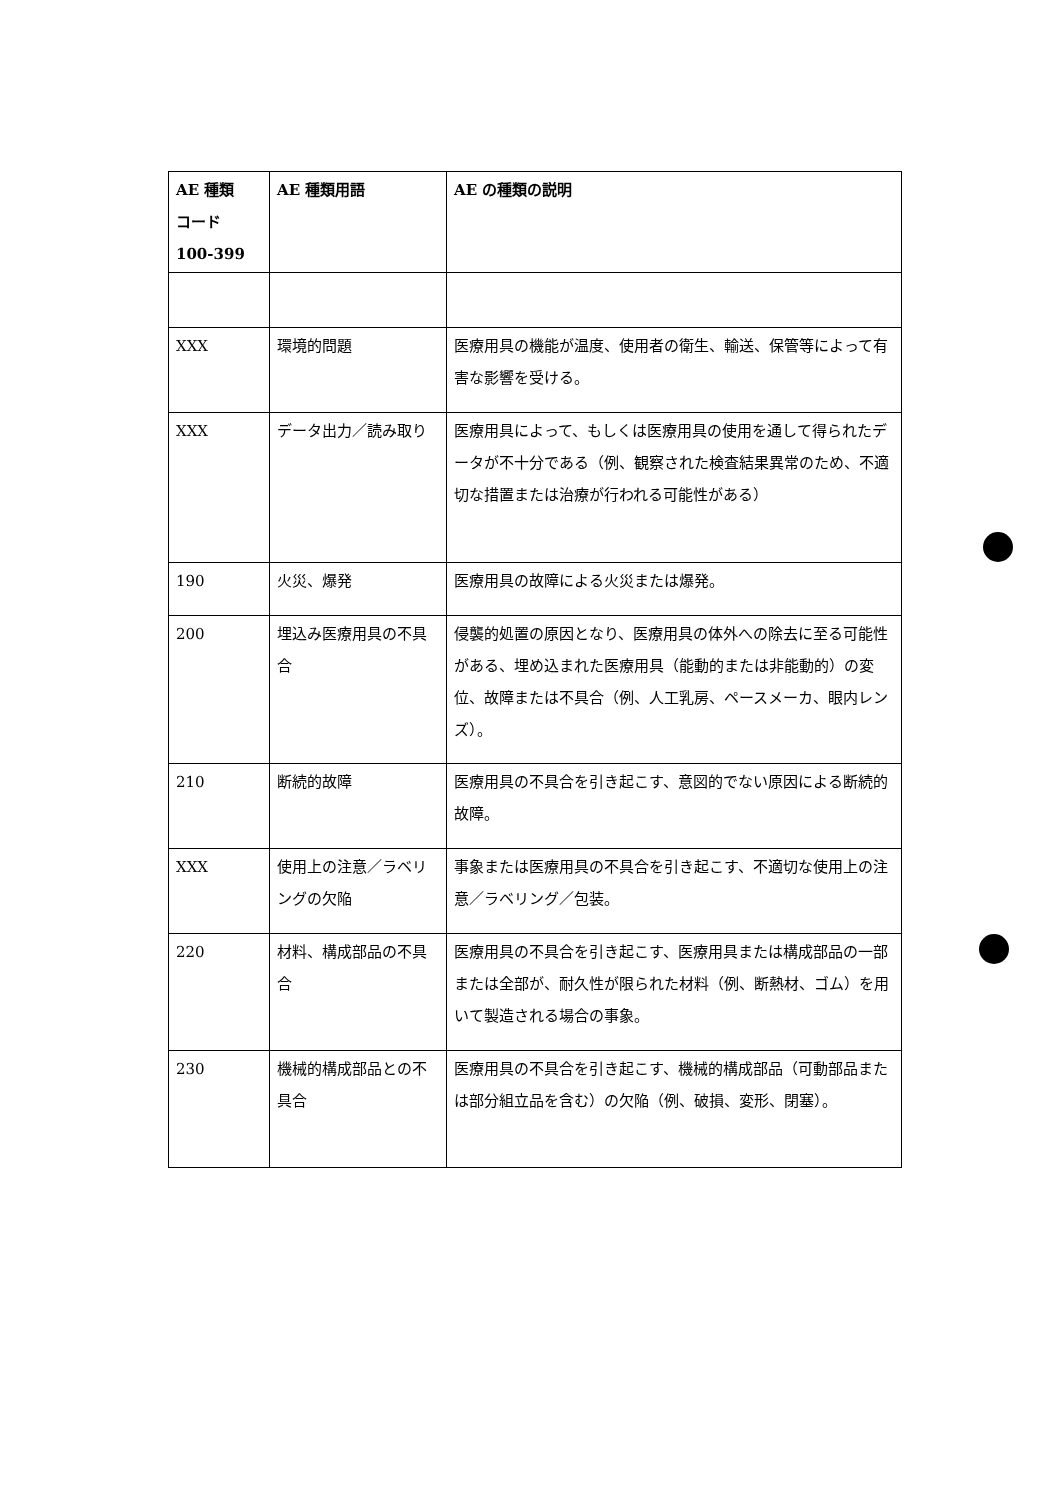| AE 種類 コード 100-399 | AE 種類用語 | AE の種類の説明 |
| --- | --- | --- |
| XXX | 環境的問題 | 医療用具の機能が温度、使用者の衛生、輸送、保管等によって有害な影響を受ける。 |
| XXX | データ出力／読み取り | 医療用具によって、もしくは医療用具の使用を通して得られたデータが不十分である（例、観察された検査結果異常のため、不適切な措置または治療が行われる可能性がある） |
| 190 | 火災、爆発 | 医療用具の故障による火災または爆発。 |
| 200 | 埋込み医療用具の不具合 | 侵襲的処置の原因となり、医療用具の体外への除去に至る可能性がある、埋め込まれた医療用具（能動的または非能動的）の変位、故障または不具合（例、人工乳房、ペースメーカ、眼内レンズ）。 |
| 210 | 断続的故障 | 医療用具の不具合を引き起こす、意図的でない原因による断続的故障。 |
| XXX | 使用上の注意／ラベリングの欠陥 | 事象または医療用具の不具合を引き起こす、不適切な使用上の注意／ラベリング／包装。 |
| 220 | 材料、構成部品の不具合 | 医療用具の不具合を引き起こす、医療用具または構成部品の一部または全部が、耐久性が限られた材料（例、断熱材、ゴム）を用いて製造される場合の事象。 |
| 230 | 機械的構成部品との不具合 | 医療用具の不具合を引き起こす、機械的構成部品（可動部品または部分組立品を含む）の欠陥（例、破損、変形、閉塞）。 |